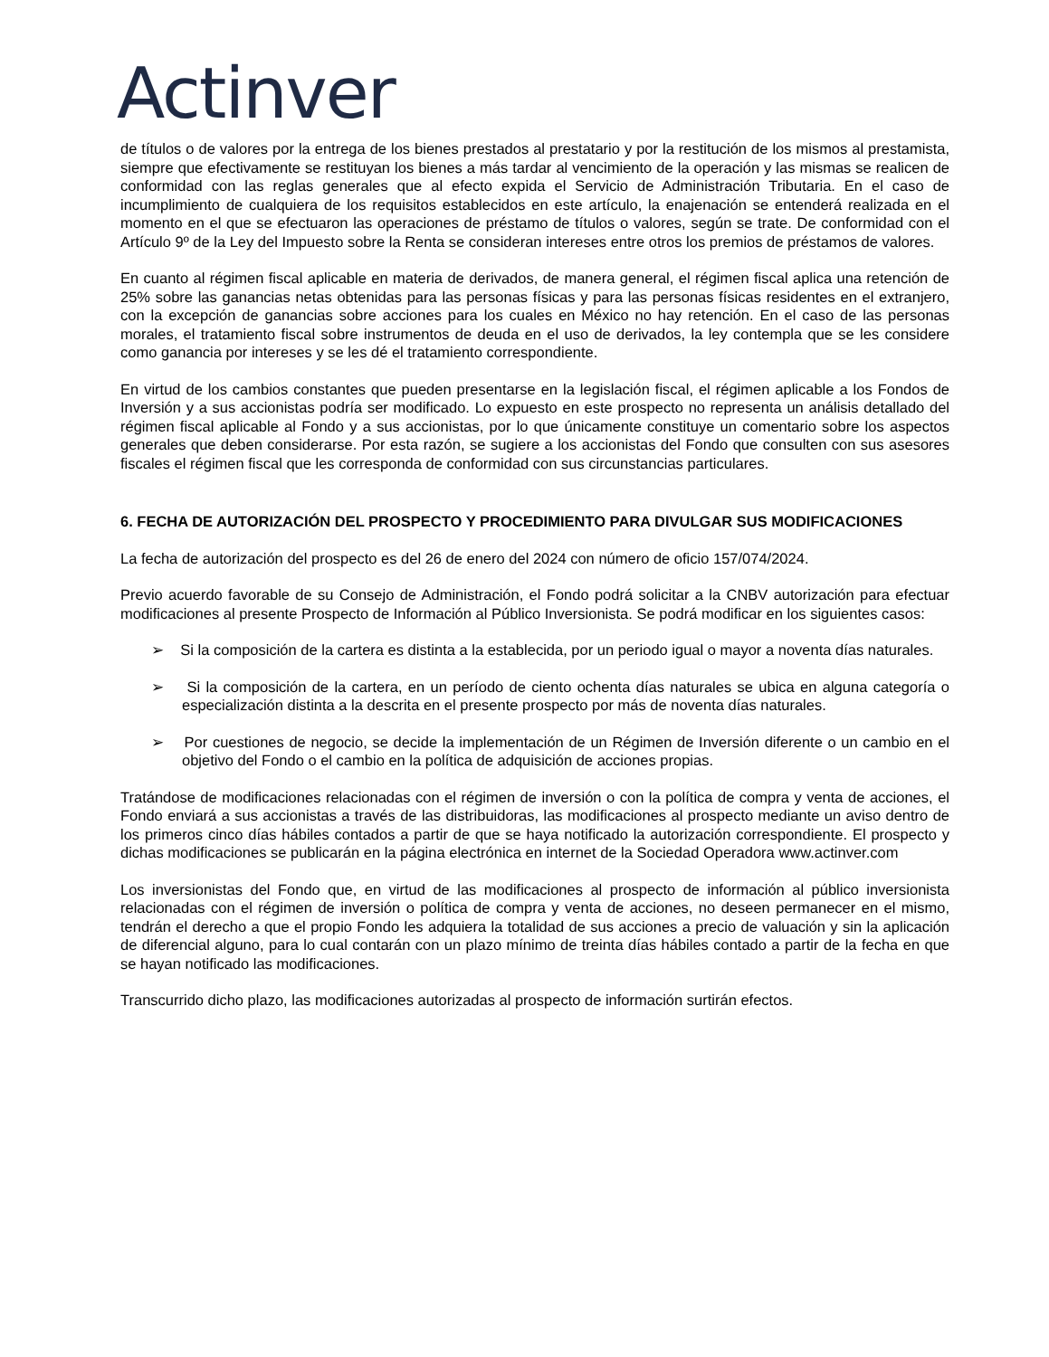Actinver
de títulos o de valores por la entrega de los bienes prestados al prestatario y por la restitución de los mismos al prestamista, siempre que efectivamente se restituyan los bienes a más tardar al vencimiento de la operación y las mismas se realicen de conformidad con las reglas generales que al efecto expida el Servicio de Administración Tributaria. En el caso de incumplimiento de cualquiera de los requisitos establecidos en este artículo, la enajenación se entenderá realizada en el momento en el que se efectuaron las operaciones de préstamo de títulos o valores, según se trate. De conformidad con el Artículo 9º de la Ley del Impuesto sobre la Renta se consideran intereses entre otros los premios de préstamos de valores.
En cuanto al régimen fiscal aplicable en materia de derivados, de manera general, el régimen fiscal aplica una retención de 25% sobre las ganancias netas obtenidas para las personas físicas y para las personas físicas residentes en el extranjero, con la excepción de ganancias sobre acciones para los cuales en México no hay retención. En el caso de las personas morales, el tratamiento fiscal sobre instrumentos de deuda en el uso de derivados, la ley contempla que se les considere como ganancia por intereses y se les dé el tratamiento correspondiente.
En virtud de los cambios constantes que pueden presentarse en la legislación fiscal, el régimen aplicable a los Fondos de Inversión y a sus accionistas podría ser modificado. Lo expuesto en este prospecto no representa un análisis detallado del régimen fiscal aplicable al Fondo y a sus accionistas, por lo que únicamente constituye un comentario sobre los aspectos generales que deben considerarse. Por esta razón, se sugiere a los accionistas del Fondo que consulten con sus asesores fiscales el régimen fiscal que les corresponda de conformidad con sus circunstancias particulares.
6. FECHA DE AUTORIZACIÓN DEL PROSPECTO Y PROCEDIMIENTO PARA DIVULGAR SUS MODIFICACIONES
La fecha de autorización del prospecto es del 26 de enero del 2024 con número de oficio 157/074/2024.
Previo acuerdo favorable de su Consejo de Administración, el Fondo podrá solicitar a la CNBV autorización para efectuar modificaciones al presente Prospecto de Información al Público Inversionista. Se podrá modificar en los siguientes casos:
➢ Si la composición de la cartera es distinta a la establecida, por un periodo igual o mayor a noventa días naturales.
➢ Si la composición de la cartera, en un período de ciento ochenta días naturales se ubica en alguna categoría o especialización distinta a la descrita en el presente prospecto por más de noventa días naturales.
➢ Por cuestiones de negocio, se decide la implementación de un Régimen de Inversión diferente o un cambio en el objetivo del Fondo o el cambio en la política de adquisición de acciones propias.
Tratándose de modificaciones relacionadas con el régimen de inversión o con la política de compra y venta de acciones, el Fondo enviará a sus accionistas a través de las distribuidoras, las modificaciones al prospecto mediante un aviso dentro de los primeros cinco días hábiles contados a partir de que se haya notificado la autorización correspondiente. El prospecto y dichas modificaciones se publicarán en la página electrónica en internet de la Sociedad Operadora www.actinver.com
Los inversionistas del Fondo que, en virtud de las modificaciones al prospecto de información al público inversionista relacionadas con el régimen de inversión o política de compra y venta de acciones, no deseen permanecer en el mismo, tendrán el derecho a que el propio Fondo les adquiera la totalidad de sus acciones a precio de valuación y sin la aplicación de diferencial alguno, para lo cual contarán con un plazo mínimo de treinta días hábiles contado a partir de la fecha en que se hayan notificado las modificaciones.
Transcurrido dicho plazo, las modificaciones autorizadas al prospecto de información surtirán efectos.